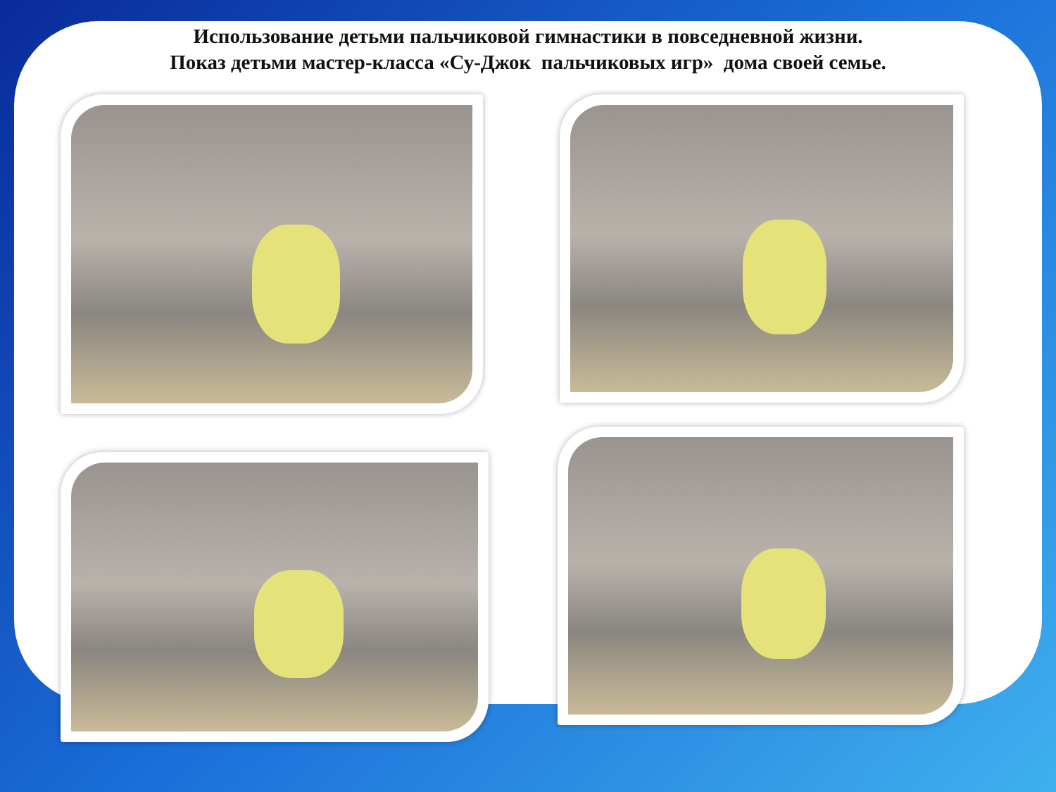Использование детьми пальчиковой гимнастики в повседневной жизни.
Показ детьми мастер-класса «Су-Джок пальчиковых игр» дома своей семье.